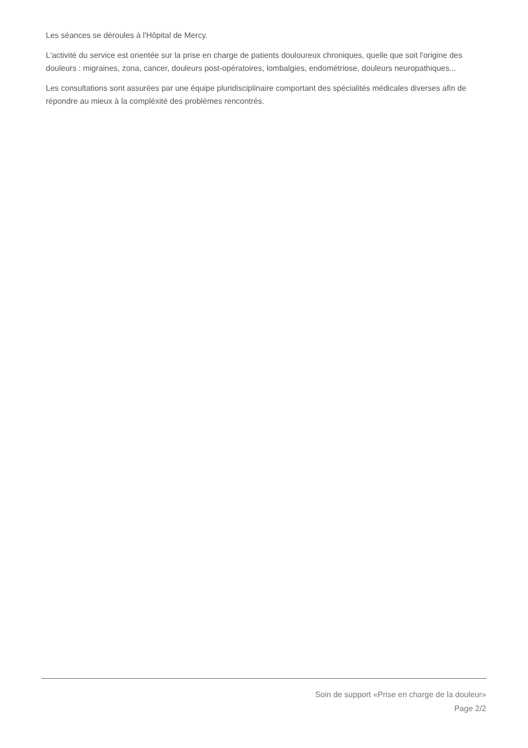Les séances se déroules à l'Hôpital de Mercy.
L'activité du service est orientée sur la prise en charge de patients douloureux chroniques, quelle que soit l'origine des douleurs : migraines, zona, cancer, douleurs post-opératoires, lombalgies, endométriose, douleurs neuropathiques...
Les consultations sont assurées par une équipe pluridisciplinaire comportant des spécialités médicales diverses afin de répondre au mieux à la compléxité des problèmes rencontrés.
Soin de support «Prise en charge de la douleur»
Page 2/2